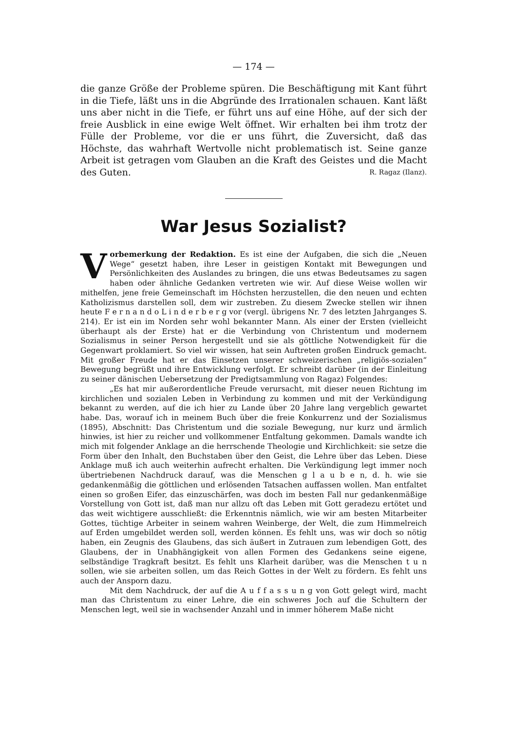— 174 —
die ganze Größe der Probleme spüren. Die Beschäftigung mit Kant führt in die Tiefe, läßt uns in die Abgründe des Irrationalen schauen. Kant läßt uns aber nicht in die Tiefe, er führt uns auf eine Höhe, auf der sich der freie Ausblick in eine ewige Welt öffnet. Wir erhalten bei ihm trotz der Fülle der Probleme, vor die er uns führt, die Zuversicht, daß das Höchste, das wahrhaft Wertvolle nicht problematisch ist. Seine ganze Arbeit ist getragen vom Glauben an die Kraft des Geistes und die Macht des Guten. R. Ragaz (Ilanz).
War Jesus Sozialist?
Vorbemerkung der Redaktion. Es ist eine der Aufgaben, die sich die „Neuen Wege“ gesetzt haben, ihre Leser in geistigen Kontakt mit Bewegungen und Persönlichkeiten des Auslandes zu bringen, die uns etwas Bedeutsames zu sagen haben oder ähnliche Gedanken vertreten wie wir. Auf diese Weise wollen wir mithelfen, jene freie Gemeinschaft im Höchsten herzustellen, die den neuen und echten Katholizismus darstellen soll, dem wir zustreben. Zu diesem Zwecke stellen wir ihnen heute F e r n a n d o L i n d e r b e r g vor (vergl. übrigens Nr. 7 des letzten Jahrganges S. 214). Er ist ein im Norden sehr wohl bekannter Mann. Als einer der Ersten (vielleicht überhaupt als der Erste) hat er die Verbindung von Christentum und modernem Sozialismus in seiner Person hergestellt und sie als göttliche Notwendigkeit für die Gegenwart proklamiert. So viel wir wissen, hat sein Auftreten großen Eindruck gemacht. Mit großer Freude hat er das Einsetzen unserer schweizerischen „religiös-sozialen“ Bewegung begrüßt und ihre Entwicklung verfolgt. Er schreibt darüber (in der Einleitung zu seiner dänischen Uebersetzung der Predigtsammlung von Ragaz) Folgendes:
„Es hat mir außerordentliche Freude verursacht, mit dieser neuen Richtung im kirchlichen und sozialen Leben in Verbindung zu kommen und mit der Verkündigung bekannt zu werden, auf die ich hier zu Lande über 20 Jahre lang vergeblich gewartet habe. Das, worauf ich in meinem Buch über die freie Konkurrenz und der Sozialismus (1895), Abschnitt: Das Christentum und die soziale Bewegung, nur kurz und ärmlich hinwies, ist hier zu reicher und vollkommener Entfaltung gekommen. Damals wandte ich mich mit folgender Anklage an die herrschende Theologie und Kirchlichkeit: sie setze die Form über den Inhalt, den Buchstaben über den Geist, die Lehre über das Leben. Diese Anklage muß ich auch weiterhin aufrecht erhalten. Die Verkündigung legt immer noch übertriebenen Nachdruck darauf, was die Menschen g l a u b e n, d. h. wie sie gedankenmäßig die göttlichen und erlösenden Tatsachen auffassen wollen. Man entfaltet einen so großen Eifer, das einzuschärfen, was doch im besten Fall nur gedankenmäßige Vorstellung von Gott ist, daß man nur allzu oft das Leben mit Gott geradezu ertötet und das weit wichtigere ausschließt: die Erkenntnis nämlich, wie wir am besten Mitarbeiter Gottes, tüchtige Arbeiter in seinem wahren Weinberge, der Welt, die zum Himmelreich auf Erden umgebildet werden soll, werden können. Es fehlt uns, was wir doch so nötig haben, ein Zeugnis des Glaubens, das sich äußert in Zutrauen zum lebendigen Gott, des Glaubens, der in Unabhängigkeit von allen Formen des Gedankens seine eigene, selbständige Tragkraft besitzt. Es fehlt uns Klarheit darüber, was die Menschen t u n sollen, wie sie arbeiten sollen, um das Reich Gottes in der Welt zu fördern. Es fehlt uns auch der Ansporn dazu.
Mit dem Nachdruck, der auf die A u f f a s s u n g von Gott gelegt wird, macht man das Christentum zu einer Lehre, die ein schweres Joch auf die Schultern der Menschen legt, weil sie in wachsender Anzahl und in immer höherem Maße nicht